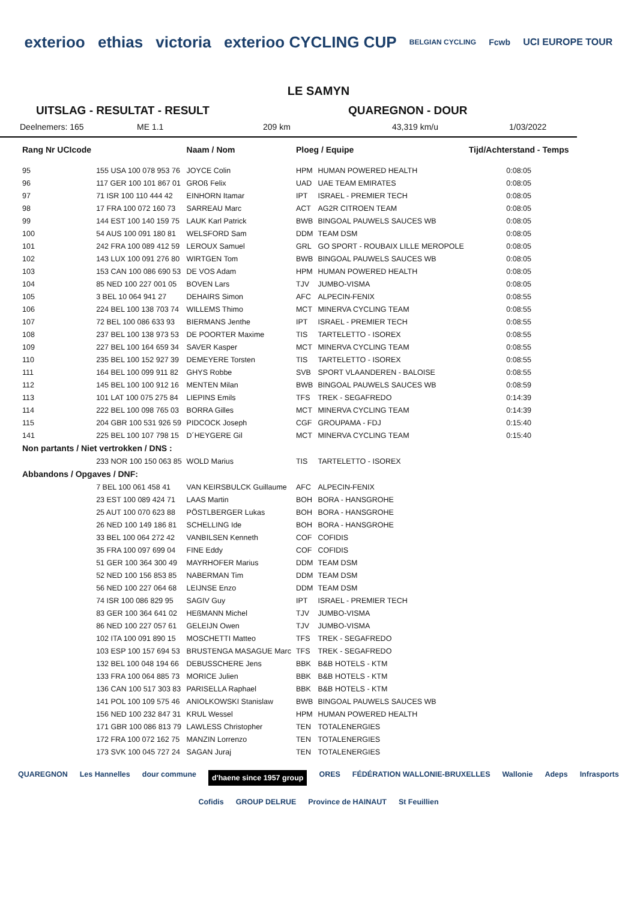exterioo ethias victoria exterioo CYCLING CUP BELGIAN CYCLING Fcwb UCI EUROPE TOUR
LE SAMYN
UITSLAG - RESULTAT - RESULT QUAREGNON - DOUR
Deelnemers: 165 ME 1.1 209 km 43,319 km/u 1/03/2022
| Rang Nr UCIcode | | Naam / Nom | Ploeg / Equipe | | Tijd/Achterstand - Temps |
| --- | --- | --- | --- | --- | --- |
| 95 | 155 USA 100 078 953 76 | JOYCE Colin | HPM | HUMAN POWERED HEALTH | 0:08:05 |
| 96 | 117 GER 100 101 867 01 | GROß Felix | UAD | UAE TEAM EMIRATES | 0:08:05 |
| 97 | 71 ISR 100 110 444 42 | EINHORN Itamar | IPT | ISRAEL - PREMIER TECH | 0:08:05 |
| 98 | 17 FRA 100 072 160 73 | SARREAU Marc | ACT | AG2R CITROEN TEAM | 0:08:05 |
| 99 | 144 EST 100 140 159 75 | LAUK Karl Patrick | BWB | BINGOAL PAUWELS SAUCES WB | 0:08:05 |
| 100 | 54 AUS 100 091 180 81 | WELSFORD Sam | DDM | TEAM DSM | 0:08:05 |
| 101 | 242 FRA 100 089 412 59 | LEROUX Samuel | GRL | GO SPORT - ROUBAIX LILLE MEROPOLE | 0:08:05 |
| 102 | 143 LUX 100 091 276 80 | WIRTGEN Tom | BWB | BINGOAL PAUWELS SAUCES WB | 0:08:05 |
| 103 | 153 CAN 100 086 690 53 | DE VOS Adam | HPM | HUMAN POWERED HEALTH | 0:08:05 |
| 104 | 85 NED 100 227 001 05 | BOVEN Lars | TJV | JUMBO-VISMA | 0:08:05 |
| 105 | 3 BEL 10 064 941 27 | DEHAIRS Simon | AFC | ALPECIN-FENIX | 0:08:55 |
| 106 | 224 BEL 100 138 703 74 | WILLEMS Thimo | MCT | MINERVA CYCLING TEAM | 0:08:55 |
| 107 | 72 BEL 100 086 633 93 | BIERMANS Jenthe | IPT | ISRAEL - PREMIER TECH | 0:08:55 |
| 108 | 237 BEL 100 138 973 53 | DE POORTER Maxime | TIS | TARTELETTO - ISOREX | 0:08:55 |
| 109 | 227 BEL 100 164 659 34 | SAVER Kasper | MCT | MINERVA CYCLING TEAM | 0:08:55 |
| 110 | 235 BEL 100 152 927 39 | DEMEYERE Torsten | TIS | TARTELETTO - ISOREX | 0:08:55 |
| 111 | 164 BEL 100 099 911 82 | GHYS Robbe | SVB | SPORT VLAANDEREN - BALOISE | 0:08:55 |
| 112 | 145 BEL 100 100 912 16 | MENTEN Milan | BWB | BINGOAL PAUWELS SAUCES WB | 0:08:59 |
| 113 | 101 LAT 100 075 275 84 | LIEPINS Emils | TFS | TREK - SEGAFREDO | 0:14:39 |
| 114 | 222 BEL 100 098 765 03 | BORRA Gilles | MCT | MINERVA CYCLING TEAM | 0:14:39 |
| 115 | 204 GBR 100 531 926 59 | PIDCOCK Joseph | CGF | GROUPAMA - FDJ | 0:15:40 |
| 141 | 225 BEL 100 107 798 15 | D´HEYGERE Gil | MCT | MINERVA CYCLING TEAM | 0:15:40 |
| Non partants / Niet vertrokken / DNS : | | | | | |
| | 233 NOR 100 150 063 85 | WOLD Marius | TIS | TARTELETTO - ISOREX | |
| Abbandons / Opgaves / DNF: | | | | | |
| | 7 BEL 100 061 458 41 | VAN KEIRSBULCK Guillaume | AFC | ALPECIN-FENIX | |
| | 23 EST 100 089 424 71 | LAAS Martin | BOH | BORA - HANSGROHE | |
| | 25 AUT 100 070 623 88 | PÖSTLBERGER Lukas | BOH | BORA - HANSGROHE | |
| | 26 NED 100 149 186 81 | SCHELLING Ide | BOH | BORA - HANSGROHE | |
| | 33 BEL 100 064 272 42 | VANBILSEN Kenneth | COF | COFIDIS | |
| | 35 FRA 100 097 699 04 | FINE Eddy | COF | COFIDIS | |
| | 51 GER 100 364 300 49 | MAYRHOFER Marius | DDM | TEAM DSM | |
| | 52 NED 100 156 853 85 | NABERMAN Tim | DDM | TEAM DSM | |
| | 56 NED 100 227 064 68 | LEIJNSE Enzo | DDM | TEAM DSM | |
| | 74 ISR 100 086 829 95 | SAGIV Guy | IPT | ISRAEL - PREMIER TECH | |
| | 83 GER 100 364 641 02 | HEßMANN Michel | TJV | JUMBO-VISMA | |
| | 86 NED 100 227 057 61 | GELEIJN Owen | TJV | JUMBO-VISMA | |
| | 102 ITA 100 091 890 15 | MOSCHETTI Matteo | TFS | TREK - SEGAFREDO | |
| | 103 ESP 100 157 694 53 | BRUSTENGA MASAGUE Marc | TFS | TREK - SEGAFREDO | |
| | 132 BEL 100 048 194 66 | DEBUSSCHERE Jens | BBK | B&B HOTELS - KTM | |
| | 133 FRA 100 064 885 73 | MORICE Julien | BBK | B&B HOTELS - KTM | |
| | 136 CAN 100 517 303 83 | PARISELLA Raphael | BBK | B&B HOTELS - KTM | |
| | 141 POL 100 109 575 46 | ANIOLKOWSKI Stanislaw | BWB | BINGOAL PAUWELS SAUCES WB | |
| | 156 NED 100 232 847 31 | KRUL Wessel | HPM | HUMAN POWERED HEALTH | |
| | 171 GBR 100 086 813 79 | LAWLESS Christopher | TEN | TOTALENERGIES | |
| | 172 FRA 100 072 162 75 | MANZIN Lorrenzo | TEN | TOTALENERGIES | |
| | 173 SVK 100 045 727 24 | SAGAN Juraj | TEN | TOTALENERGIES | |
QUAREGNON Les Hannelles dour commune d'haene since 1957 group ORES FÉDÉRATION WALLONIE-BRUXELLES Wallonie Adeps Infrasports Cofidis GROUP DELRUE Province de HAINAUT St Feuillien